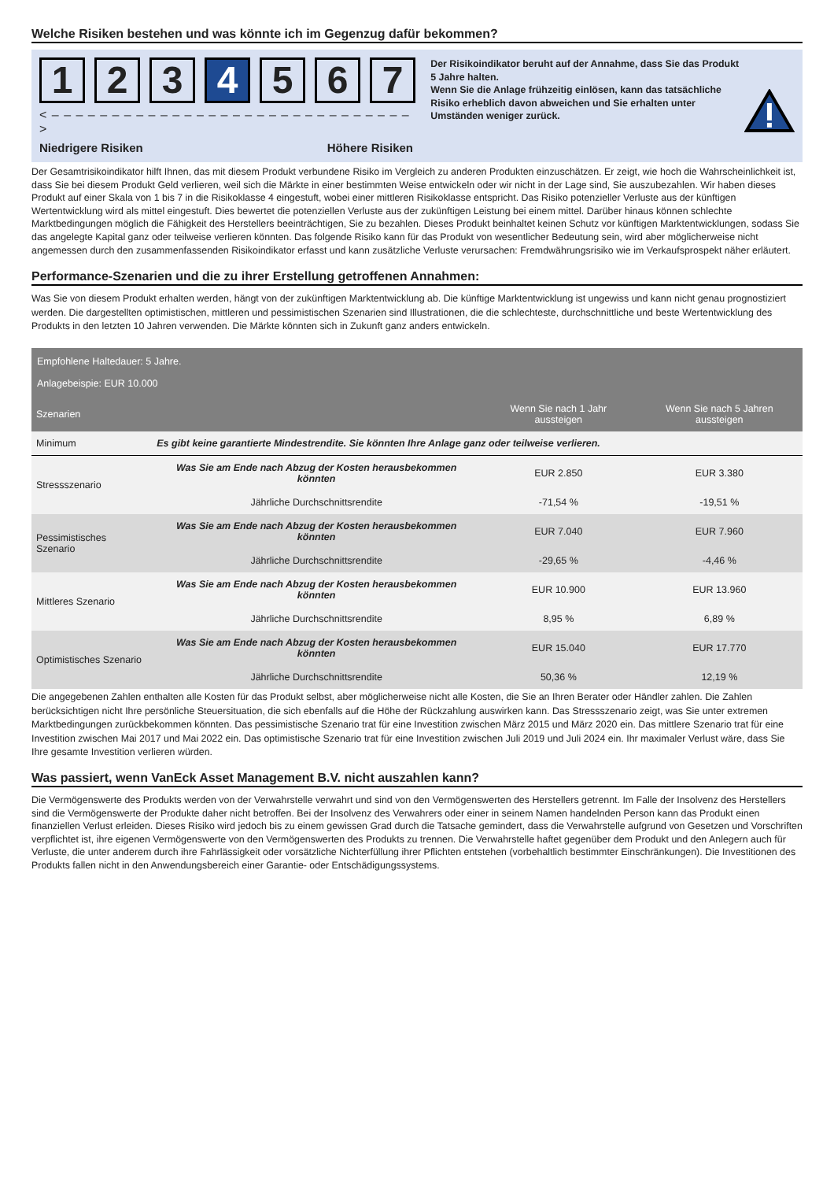Welche Risiken bestehen und was könnte ich im Gegenzug dafür bekommen?
1 2 3 4 5 6 7
< – – – – – – – – – – – – – – – – – – – – – – – – – – – – – – >
Niedrigere Risiken Höhere Risiken
Der Risikoindikator beruht auf der Annahme, dass Sie das Produkt 5 Jahre halten.
Wenn Sie die Anlage frühzeitig einlösen, kann das tatsächliche Risiko erheblich davon abweichen und Sie erhalten unter Umständen weniger zurück.
Der Gesamtrisikoindikator hilft Ihnen, das mit diesem Produkt verbundene Risiko im Vergleich zu anderen Produkten einzuschätzen. Er zeigt, wie hoch die Wahrscheinlichkeit ist, dass Sie bei diesem Produkt Geld verlieren, weil sich die Märkte in einer bestimmten Weise entwickeln oder wir nicht in der Lage sind, Sie auszubezahlen. Wir haben dieses Produkt auf einer Skala von 1 bis 7 in die Risikoklasse 4 eingestuft, wobei einer mittleren Risikoklasse entspricht. Das Risiko potenzieller Verluste aus der künftigen Wertentwicklung wird als mittel eingestuft. Dies bewertet die potenziellen Verluste aus der zukünftigen Leistung bei einem mittel. Darüber hinaus können schlechte Marktbedingungen möglich die Fähigkeit des Herstellers beeinträchtigen, Sie zu bezahlen. Dieses Produkt beinhaltet keinen Schutz vor künftigen Marktentwicklungen, sodass Sie das angelegte Kapital ganz oder teilweise verlieren könnten. Das folgende Risiko kann für das Produkt von wesentlicher Bedeutung sein, wird aber möglicherweise nicht angemessen durch den zusammenfassenden Risikoindikator erfasst und kann zusätzliche Verluste verursachen: Fremdwährungsrisiko wie im Verkaufsprospekt näher erläutert.
Performance-Szenarien und die zu ihrer Erstellung getroffenen Annahmen:
Was Sie von diesem Produkt erhalten werden, hängt von der zukünftigen Marktentwicklung ab. Die künftige Marktentwicklung ist ungewiss und kann nicht genau prognostiziert werden. Die dargestellten optimistischen, mittleren und pessimistischen Szenarien sind Illustrationen, die die schlechteste, durchschnittliche und beste Wertentwicklung des Produkts in den letzten 10 Jahren verwenden. Die Märkte könnten sich in Zukunft ganz anders entwickeln.
| Empfohlene Haltedauer: 5 Jahre. Anlagebeispie: EUR 10.000 | | | |
| --- | --- | --- | --- |
| Szenarien | | Wenn Sie nach 1 Jahr aussteigen | Wenn Sie nach 5 Jahren aussteigen |
| Minimum | Es gibt keine garantierte Mindestrendite. Sie könnten Ihre Anlage ganz oder teilweise verlieren. | | |
| Stressszenario | Was Sie am Ende nach Abzug der Kosten herausbekommen könnten | EUR 2.850 | EUR 3.380 |
| | Jährliche Durchschnittsrendite | -71,54 % | -19,51 % |
| Pessimistisches Szenario | Was Sie am Ende nach Abzug der Kosten herausbekommen könnten | EUR 7.040 | EUR 7.960 |
| | Jährliche Durchschnittsrendite | -29,65 % | -4,46 % |
| Mittleres Szenario | Was Sie am Ende nach Abzug der Kosten herausbekommen könnten | EUR 10.900 | EUR 13.960 |
| | Jährliche Durchschnittsrendite | 8,95 % | 6,89 % |
| Optimistisches Szenario | Was Sie am Ende nach Abzug der Kosten herausbekommen könnten | EUR 15.040 | EUR 17.770 |
| | Jährliche Durchschnittsrendite | 50,36 % | 12,19 % |
Die angegebenen Zahlen enthalten alle Kosten für das Produkt selbst, aber möglicherweise nicht alle Kosten, die Sie an Ihren Berater oder Händler zahlen. Die Zahlen berücksichtigen nicht Ihre persönliche Steuersituation, die sich ebenfalls auf die Höhe der Rückzahlung auswirken kann. Das Stressszenario zeigt, was Sie unter extremen Marktbedingungen zurückbekommen könnten. Das pessimistische Szenario trat für eine Investition zwischen März 2015 und März 2020 ein. Das mittlere Szenario trat für eine Investition zwischen Mai 2017 und Mai 2022 ein. Das optimistische Szenario trat für eine Investition zwischen Juli 2019 und Juli 2024 ein. Ihr maximaler Verlust wäre, dass Sie Ihre gesamte Investition verlieren würden.
Was passiert, wenn VanEck Asset Management B.V. nicht auszahlen kann?
Die Vermögenswerte des Produkts werden von der Verwahrstelle verwahrt und sind von den Vermögenswerten des Herstellers getrennt. Im Falle der Insolvenz des Herstellers sind die Vermögenswerte der Produkte daher nicht betroffen. Bei der Insolvenz des Verwahrers oder einer in seinem Namen handelnden Person kann das Produkt einen finanziellen Verlust erleiden. Dieses Risiko wird jedoch bis zu einem gewissen Grad durch die Tatsache gemindert, dass die Verwahrstelle aufgrund von Gesetzen und Vorschriften verpflichtet ist, ihre eigenen Vermögenswerte von den Vermögenswerten des Produkts zu trennen. Die Verwahrstelle haftet gegenüber dem Produkt und den Anlegern auch für Verluste, die unter anderem durch ihre Fahrlässigkeit oder vorsätzliche Nichterfüllung ihrer Pflichten entstehen (vorbehaltlich bestimmter Einschränkungen). Die Investitionen des Produkts fallen nicht in den Anwendungsbereich einer Garantie- oder Entschädigungssystems.